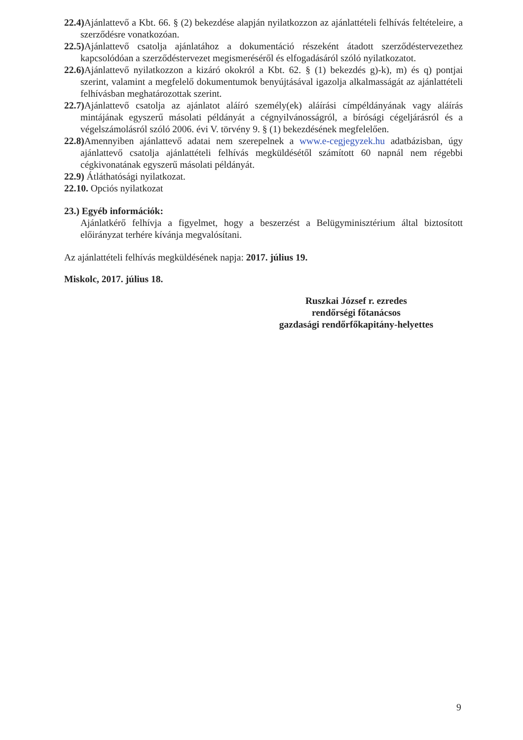22.4) Ajánlattevő a Kbt. 66. § (2) bekezdése alapján nyilatkozzon az ajánlattételi felhívás feltételeire, a szerződésre vonatkozóan.
22.5) Ajánlattevő csatolja ajánlatához a dokumentáció részeként átadott szerződéstervezethez kapcsolódóan a szerződéstervezet megismeréséről és elfogadásáról szóló nyilatkozatot.
22.6) Ajánlattevő nyilatkozzon a kizáró okokról a Kbt. 62. § (1) bekezdés g)-k), m) és q) pontjai szerint, valamint a megfelelő dokumentumok benyújtásával igazolja alkalmasságát az ajánlattételi felhívásban meghatározottak szerint.
22.7) Ajánlattevő csatolja az ajánlatot aláíró személy(ek) aláírási címpéldányának vagy aláírás mintájának egyszerű másolati példányát a cégnyilvánosságról, a bírósági cégeljárásról és a végelszámolásról szóló 2006. évi V. törvény 9. § (1) bekezdésének megfelelően.
22.8) Amennyiben ajánlattevő adatai nem szerepelnek a www.e-cegjegyzek.hu adatbázisban, úgy ajánlattevő csatolja ajánlattételi felhívás megküldésétől számított 60 napnál nem régebbi cégkivonatának egyszerű másolati példányát.
22.9) Átláthatósági nyilatkozat.
22.10. Opciós nyilatkozat
23.) Egyéb információk:
Ajánlatkérő felhívja a figyelmet, hogy a beszerzést a Belügyminisztérium által biztosított előirányzat terhére kívánja megvalósítani.
Az ajánlattételi felhívás megküldésének napja: 2017. július 19.
Miskolc, 2017. július 18.
Ruszkai József r. ezredes
rendőrségi főtanácsos
gazdasági rendőrfőkapitány-helyettes
9